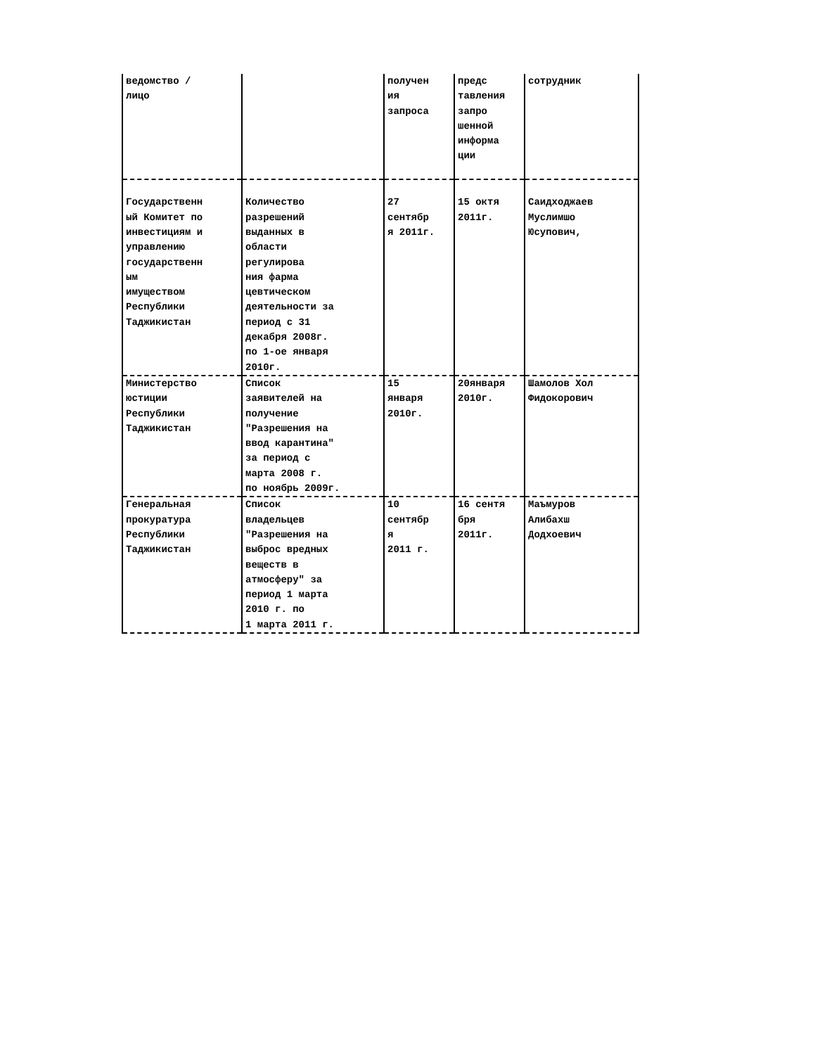| ведомство / лицо | | получен ия запроса | предс тавления запро шенной информа ции | сотрудник |
| Государственн ый Комитет по инвестициям и управлению государственн ым имуществом Республики Таджикистан | Количество разрешений выданных в области регулирова ния фарма цевтическом деятельности за период с 31 декабря 2008г. по 1-ое января 2010г. | 27 сентябр я 2011г. | 15 октя 2011г. | Саидходжаев Муслимшо Юсупович, |
| Министерство юстиции Республики Таджикистан | Список заявителей на получение "Разрешения на ввод карантина" за период с марта 2008 г. по ноябрь 2009г. | 15 января 2010г. | 20января 2010г. | Шамолов Хол Фидокорович |
| Генеральная прокуратура Республики Таджикистан | Список владельцев "Разрешения на выброс вредных веществ в атмосферу" за период 1 марта 2010 г. по 1 марта 2011 г. | 10 сентябр я 2011 г. | 16 сентя бря 2011г. | Маъмуров Алибахш Додхоевич |